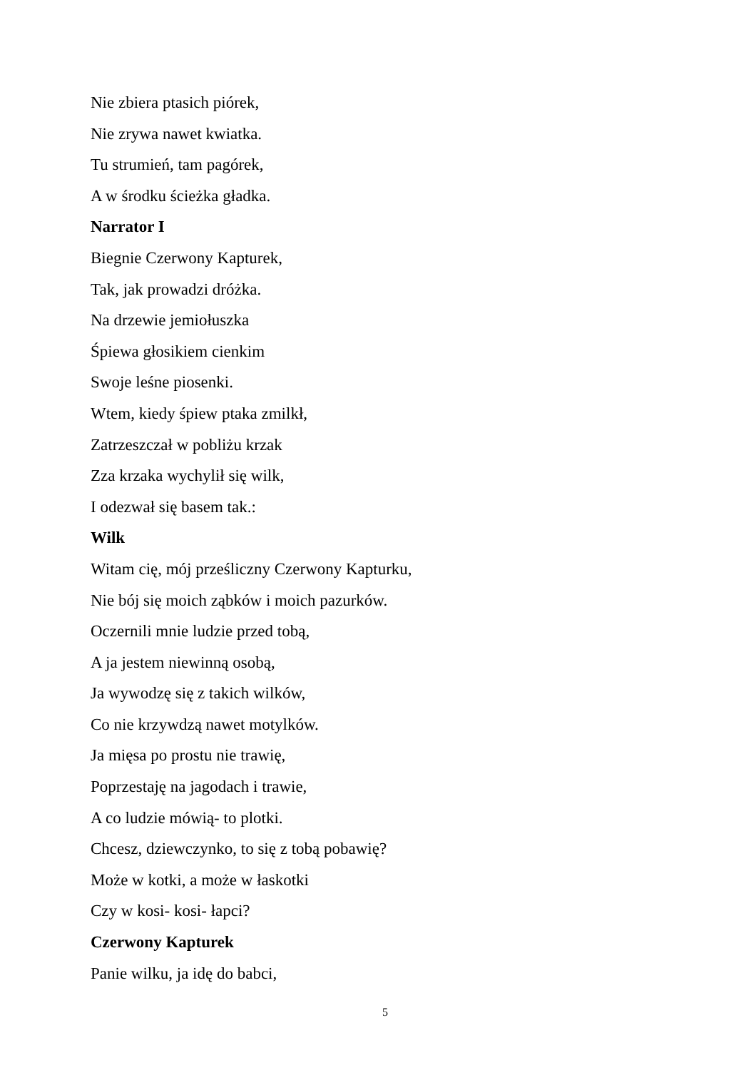Nie zbiera ptasich piórek,
Nie zrywa nawet kwiatka.
Tu strumień, tam pagórek,
A w środku ścieżka gładka.
Narrator I
Biegnie Czerwony Kapturek,
Tak, jak prowadzi dróżka.
Na drzewie jemiołuszka
Śpiewa głosikiem cienkim
Swoje leśne piosenki.
Wtem, kiedy śpiew ptaka zmilkł,
Zatrzeszczał w pobliżu krzak
Zza krzaka wychylił się wilk,
I odezwał się basem tak.:
Wilk
Witam cię, mój prześliczny Czerwony Kapturku,
Nie bój się moich ząbków i moich pazurków.
Oczernili mnie ludzie przed tobą,
A ja jestem niewinną osobą,
Ja wywodzę się z takich wilków,
Co nie krzywdzą nawet motylków.
Ja mięsa po prostu nie trawię,
Poprzestaję na jagodach i trawie,
A co ludzie mówią- to plotki.
Chcesz, dziewczynko, to się z tobą pobawię?
Może w kotki, a może w łaskotki
Czy w kosi- kosi- łapci?
Czerwony Kapturek
Panie wilku, ja idę do babci,
5